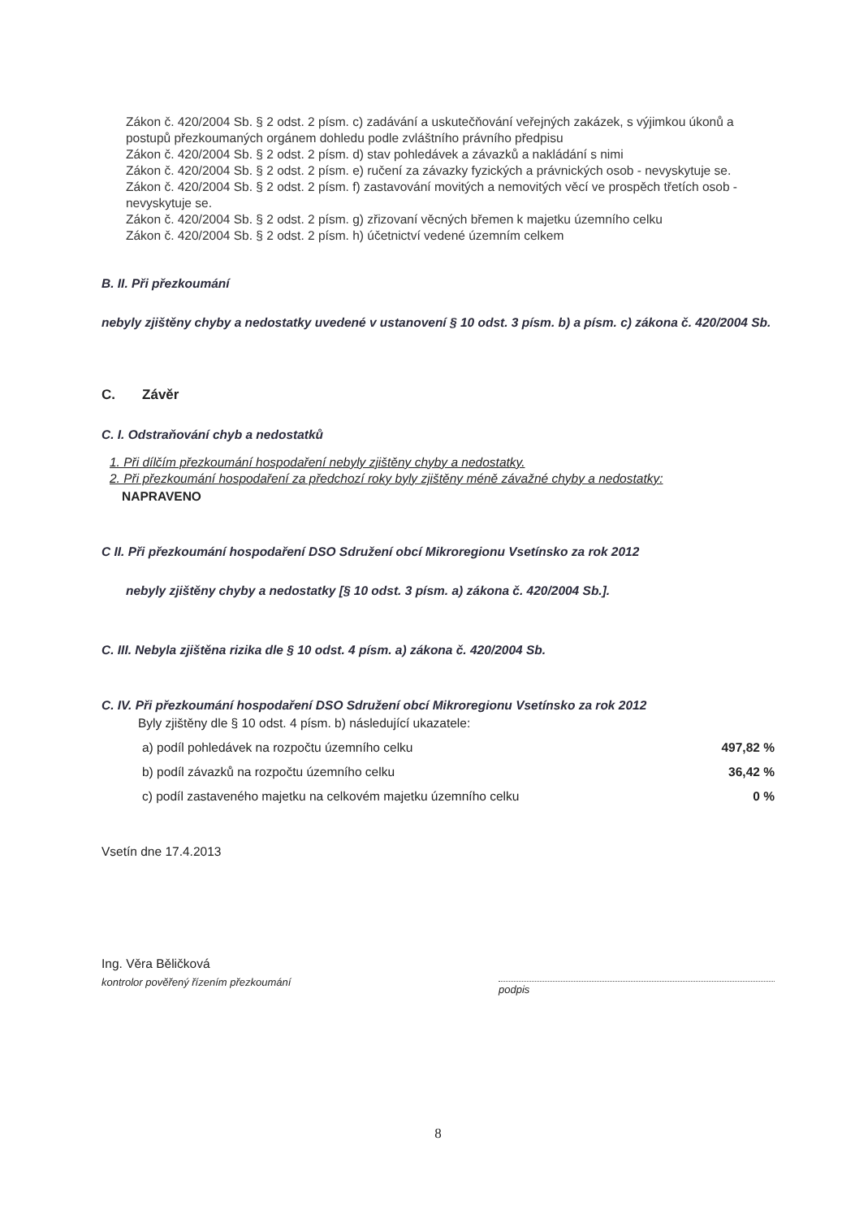Zákon č. 420/2004 Sb. § 2 odst. 2 písm. c) zadávání a uskutečňování veřejných zakázek, s výjimkou úkonů a postupů přezkoumaných orgánem dohledu podle zvláštního právního předpisu
Zákon č. 420/2004 Sb. § 2 odst. 2 písm. d) stav pohledávek a závazků a nakládání s nimi
Zákon č. 420/2004 Sb. § 2 odst. 2 písm. e) ručení za závazky fyzických a právnických osob - nevyskytuje se.
Zákon č. 420/2004 Sb. § 2 odst. 2 písm. f) zastavování movitých a nemovitých věcí ve prospěch třetích osob - nevyskytuje se.
Zákon č. 420/2004 Sb. § 2 odst. 2 písm. g) zřizovaní věcných břemen k majetku územního celku
Zákon č. 420/2004 Sb. § 2 odst. 2 písm. h) účetnictví vedené územním celkem
B. II. Při přezkoumání
nebyly zjištěny chyby a nedostatky uvedené v ustanovení § 10 odst. 3 písm. b) a písm. c) zákona č. 420/2004 Sb.
C. Závěr
C. I. Odstraňování chyb a nedostatků
1. Při dílčím přezkoumání hospodaření nebyly zjištěny chyby a nedostatky.
2. Při přezkoumání hospodaření za předchozí roky byly zjištěny méně závažné chyby a nedostatky:
NAPRAVENO
C II. Při přezkoumání hospodaření DSO Sdružení obcí Mikroregionu Vsetínsko za rok 2012
nebyly zjištěny chyby a nedostatky [§ 10 odst. 3 písm. a) zákona č. 420/2004 Sb.].
C. III. Nebyla zjištěna rizika dle § 10 odst. 4 písm. a) zákona č. 420/2004 Sb.
C. IV. Při přezkoumání hospodaření DSO Sdružení obcí Mikroregionu Vsetínsko za rok 2012
Byly zjištěny dle § 10 odst. 4 písm. b) následující ukazatele:
a) podíl pohledávek na rozpočtu územního celku 497,82 %
b) podíl závazků na rozpočtu územního celku 36,42 %
c) podíl zastaveného majetku na celkovém majetku územního celku 0 %
Vsetín dne 17.4.2013
Ing. Věra Běličková
kontrolor pověřený řízením přezkoumání
podpis
8